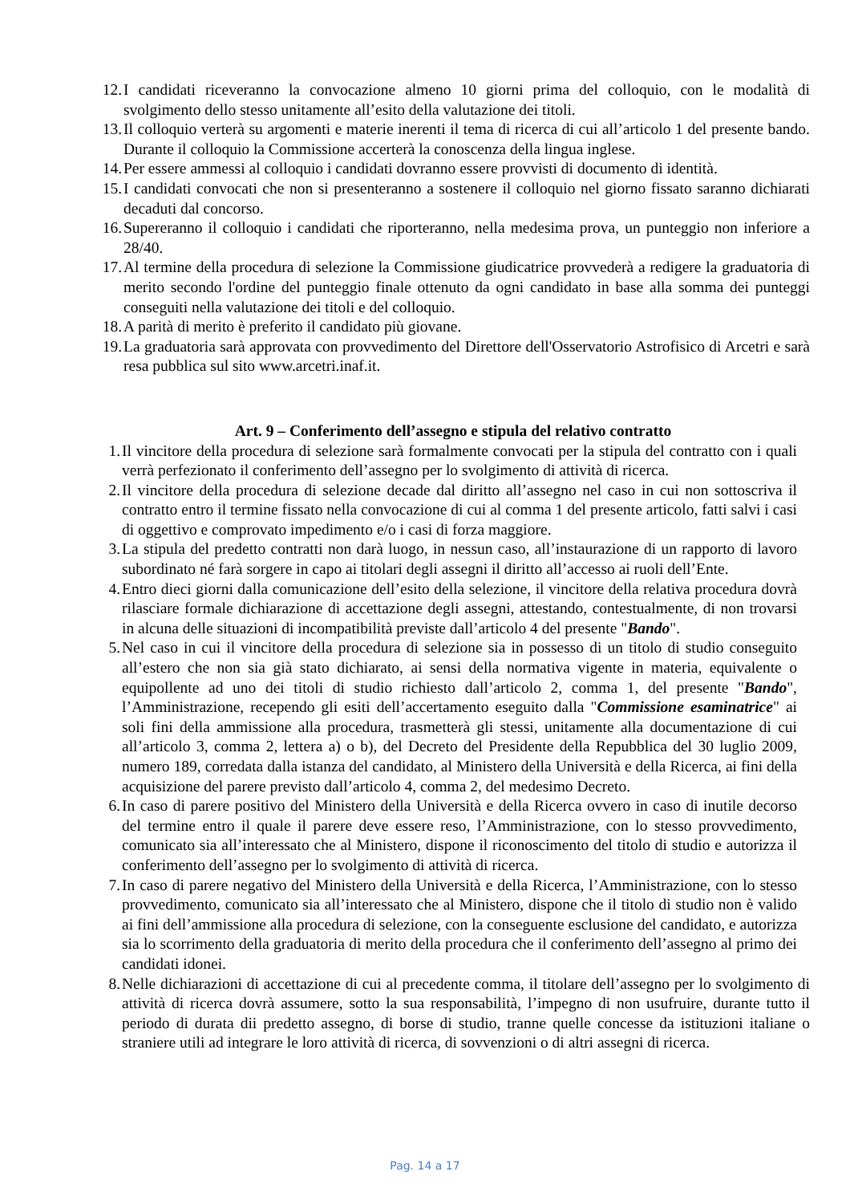12. I candidati riceveranno la convocazione almeno 10 giorni prima del colloquio, con le modalità di svolgimento dello stesso unitamente all’esito della valutazione dei titoli.
13. Il colloquio verterà su argomenti e materie inerenti il tema di ricerca di cui all’articolo 1 del presente bando. Durante il colloquio la Commissione accerterà la conoscenza della lingua inglese.
14. Per essere ammessi al colloquio i candidati dovranno essere provvisti di documento di identità.
15. I candidati convocati che non si presenteranno a sostenere il colloquio nel giorno fissato saranno dichiarati decaduti dal concorso.
16. Supereranno il colloquio i candidati che riporteranno, nella medesima prova, un punteggio non inferiore a 28/40.
17. Al termine della procedura di selezione la Commissione giudicatrice provvederà a redigere la graduatoria di merito secondo l'ordine del punteggio finale ottenuto da ogni candidato in base alla somma dei punteggi conseguiti nella valutazione dei titoli e del colloquio.
18. A parità di merito è preferito il candidato più giovane.
19. La graduatoria sarà approvata con provvedimento del Direttore dell'Osservatorio Astrofisico di Arcetri e sarà resa pubblica sul sito www.arcetri.inaf.it.
Art. 9 – Conferimento dell’assegno e stipula del relativo contratto
1. Il vincitore della procedura di selezione sarà formalmente convocati per la stipula del contratto con i quali verrà perfezionato il conferimento dell’assegno per lo svolgimento di attività di ricerca.
2. Il vincitore della procedura di selezione decade dal diritto all’assegno nel caso in cui non sottoscriva il contratto entro il termine fissato nella convocazione di cui al comma 1 del presente articolo, fatti salvi i casi di oggettivo e comprovato impedimento e/o i casi di forza maggiore.
3. La stipula del predetto contratti non darà luogo, in nessun caso, all’instaurazione di un rapporto di lavoro subordinato né farà sorgere in capo ai titolari degli assegni il diritto all’accesso ai ruoli dell’Ente.
4. Entro dieci giorni dalla comunicazione dell’esito della selezione, il vincitore della relativa procedura dovrà rilasciare formale dichiarazione di accettazione degli assegni, attestando, contestualmente, di non trovarsi in alcuna delle situazioni di incompatibilità previste dall’articolo 4 del presente "Bando".
5. Nel caso in cui il vincitore della procedura di selezione sia in possesso di un titolo di studio conseguito all’estero che non sia già stato dichiarato, ai sensi della normativa vigente in materia, equivalente o equipollente ad uno dei titoli di studio richiesto dall’articolo 2, comma 1, del presente "Bando", l’Amministrazione, recependo gli esiti dell’accertamento eseguito dalla "Commissione esaminatrice" ai soli fini della ammissione alla procedura, trasmetterà gli stessi, unitamente alla documentazione di cui all’articolo 3, comma 2, lettera a) o b), del Decreto del Presidente della Repubblica del 30 luglio 2009, numero 189, corredata dalla istanza del candidato, al Ministero della Università e della Ricerca, ai fini della acquisizione del parere previsto dall’articolo 4, comma 2, del medesimo Decreto.
6. In caso di parere positivo del Ministero della Università e della Ricerca ovvero in caso di inutile decorso del termine entro il quale il parere deve essere reso, l’Amministrazione, con lo stesso provvedimento, comunicato sia all’interessato che al Ministero, dispone il riconoscimento del titolo di studio e autorizza il conferimento dell’assegno per lo svolgimento di attività di ricerca.
7. In caso di parere negativo del Ministero della Università e della Ricerca, l’Amministrazione, con lo stesso provvedimento, comunicato sia all’interessato che al Ministero, dispone che il titolo di studio non è valido ai fini dell’ammissione alla procedura di selezione, con la conseguente esclusione del candidato, e autorizza sia lo scorrimento della graduatoria di merito della procedura che il conferimento dell’assegno al primo dei candidati idonei.
8. Nelle dichiarazioni di accettazione di cui al precedente comma, il titolare dell’assegno per lo svolgimento di attività di ricerca dovrà assumere, sotto la sua responsabilità, l’impegno di non usufruire, durante tutto il periodo di durata dii predetto assegno, di borse di studio, tranne quelle concesse da istituzioni italiane o straniere utili ad integrare le loro attività di ricerca, di sovvenzioni o di altri assegni di ricerca.
Pag. 14 a 17